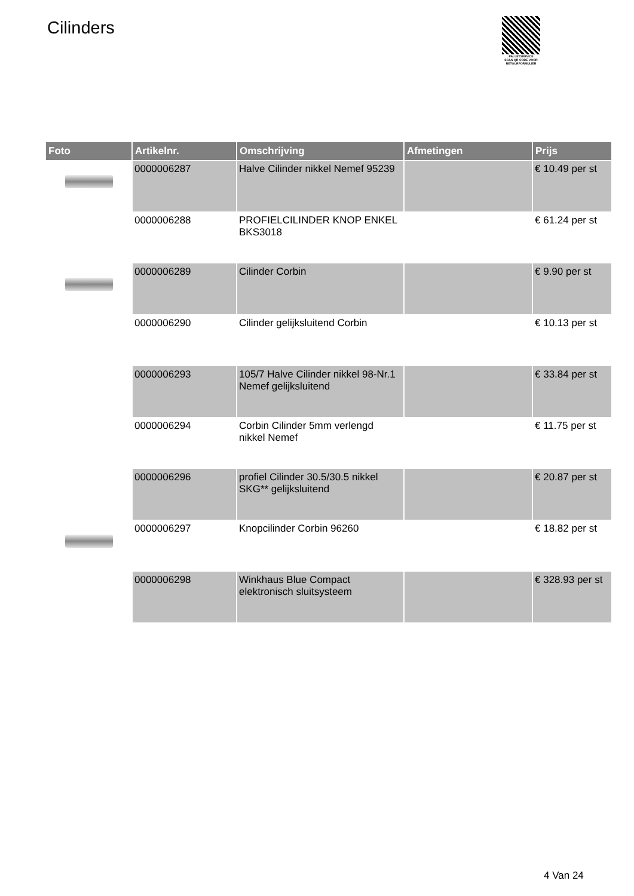Cilinders
PALLETSERVICE
SCAN QR-CODE VOOR RETOURFORMULIER
| Foto | Artikelnr. | Omschrijving | Afmetingen | Prijs |
| --- | --- | --- | --- | --- |
| | 0000006287 | Halve Cilinder nikkel Nemef 95239 | | € 10.49 per st |
| | 0000006288 | PROFIELCILINDER KNOP ENKEL BKS3018 | | € 61.24 per st |
| | 0000006289 | Cilinder Corbin | | € 9.90 per st |
| | 0000006290 | Cilinder gelijksluitend Corbin | | € 10.13 per st |
| | 0000006293 | 105/7 Halve Cilinder nikkel 98-Nr.1 Nemef gelijksluitend | | € 33.84 per st |
| | 0000006294 | Corbin Cilinder 5mm verlengd nikkel Nemef | | € 11.75 per st |
| | 0000006296 | profiel Cilinder 30.5/30.5 nikkel SKG** gelijksluitend | | € 20.87 per st |
| | 0000006297 | Knopcilinder Corbin 96260 | | € 18.82 per st |
| | 0000006298 | Winkhaus Blue Compact elektronisch sluitsysteem | | € 328.93 per st |
4 Van 24